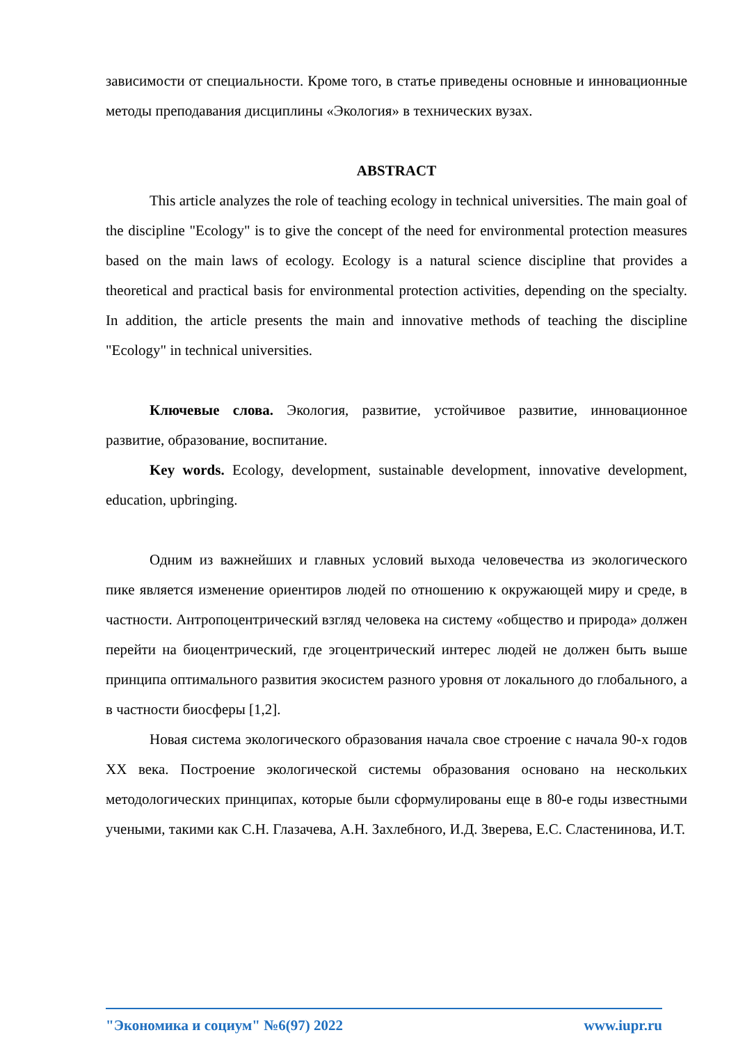зависимости от специальности. Кроме того, в статье приведены основные и инновационные методы преподавания дисциплины «Экология» в технических вузах.
ABSTRACT
This article analyzes the role of teaching ecology in technical universities. The main goal of the discipline "Ecology" is to give the concept of the need for environmental protection measures based on the main laws of ecology. Ecology is a natural science discipline that provides a theoretical and practical basis for environmental protection activities, depending on the specialty. In addition, the article presents the main and innovative methods of teaching the discipline "Ecology" in technical universities.
Ключевые слова. Экология, развитие, устойчивое развитие, инновационное развитие, образование, воспитание.
Key words. Ecology, development, sustainable development, innovative development, education, upbringing.
Одним из важнейших и главных условий выхода человечества из экологического пике является изменение ориентиров людей по отношению к окружающей миру и среде, в частности. Антропоцентрический взгляд человека на систему «общество и природа» должен перейти на биоцентрический, где эгоцентрический интерес людей не должен быть выше принципа оптимального развития экосистем разного уровня от локального до глобального, а в частности биосферы [1,2].
Новая система экологического образования начала свое строение с начала 90-х годов XX века. Построение экологической системы образования основано на нескольких методологических принципах, которые были сформулированы еще в 80-е годы известными учеными, такими как С.Н. Глазачева, А.Н. Захлебного, И.Д. Зверева, Е.С. Сластенинова, И.Т.
"Экономика и социум" №6(97) 2022 www.iupr.ru